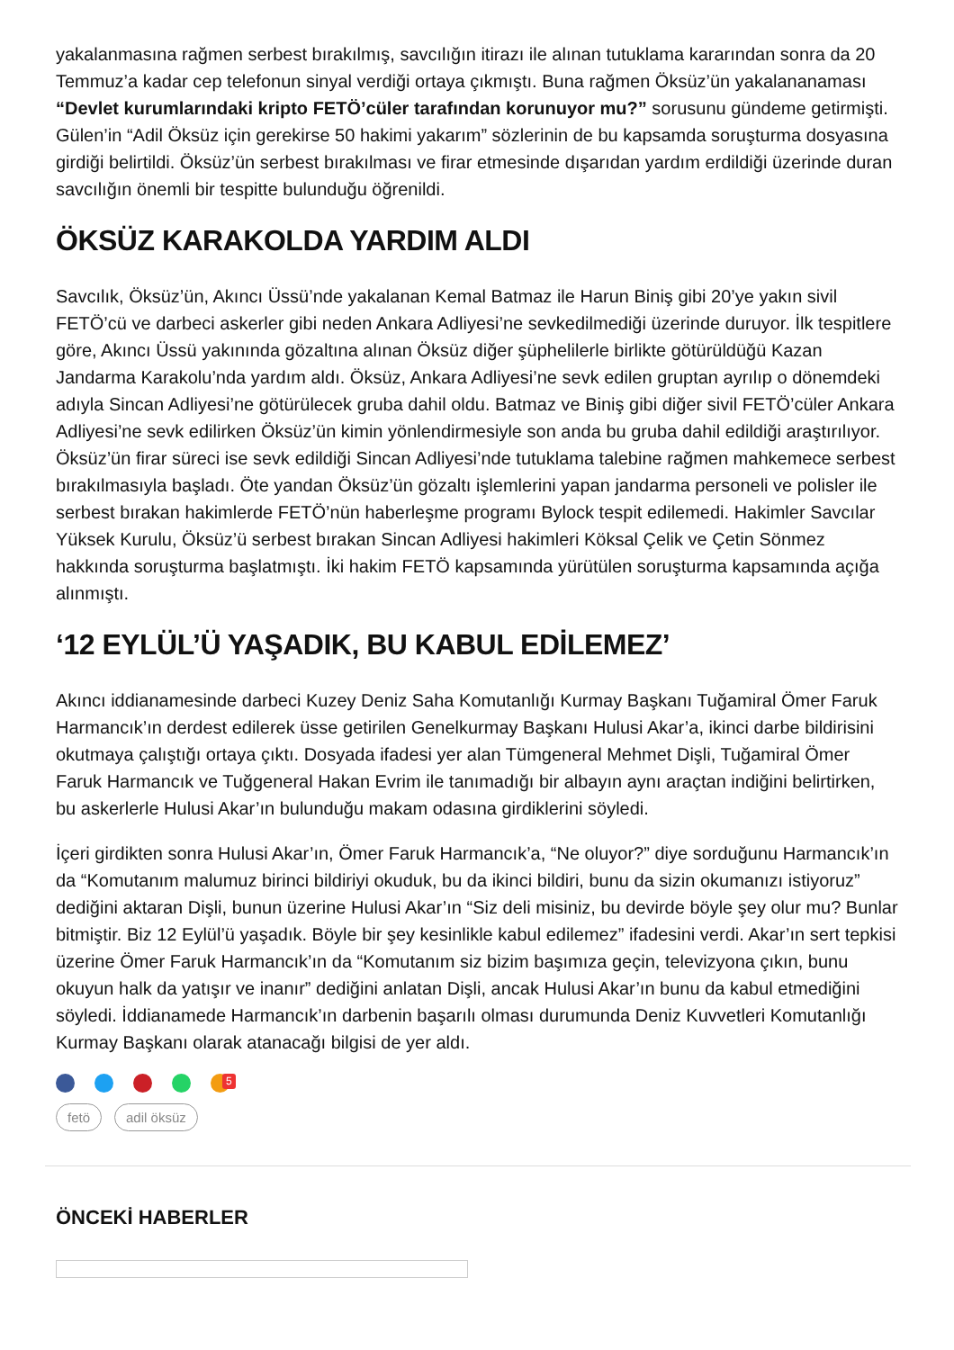yakalanmasına rağmen serbest bırakılmış, savcılığın itirazı ile alınan tutuklama kararından sonra da 20 Temmuz’a kadar cep telefonun sinyal verdiği ortaya çıkmıştı. Buna rağmen Öksüz’ün yakalananaması “Devlet kurumlarındaki kripto FETÖ’cüler tarafından korunuyor mu?” sorusunu gündeme getirmişti. Gülen’in “Adil Öksüz için gerekirse 50 hakimi yakarım” sözlerinin de bu kapsamda soruşturma dosyasına girdiği belirtildi. Öksüz’ün serbest bırakılması ve firar etmesinde dışarıdan yardım erdildiği üzerinde duran savcılığın önemli bir tespitte bulunduğu öğrenildi.
ÖKSÜZ KARAKOLDA YARDIM ALDI
Savcılık, Öksüz’ün, Akıncı Üssü’nde yakalanan Kemal Batmaz ile Harun Biniş gibi 20’ye yakın sivil FETÖ’cü ve darbeci askerler gibi neden Ankara Adliyesi’ne sevkedilmediği üzerinde duruyor. İlk tespitlere göre, Akıncı Üssü yakınında gözaltına alınan Öksüz diğer şüphelilerle birlikte götürüldüğü Kazan Jandarma Karakolu’nda yardım aldı. Öksüz, Ankara Adliyesi’ne sevk edilen gruptan ayrılıp o dönemdeki adıyla Sincan Adliyesi’ne götürülecek gruba dahil oldu. Batmaz ve Biniş gibi diğer sivil FETÖ’cüler Ankara Adliyesi’ne sevk edilirken Öksüz’ün kimin yönlendirmesiyle son anda bu gruba dahil edildiği araştırılıyor. Öksüz’ün firar süreci ise sevk edildiği Sincan Adliyesi’nde tutuklama talebine rağmen mahkemece serbest bırakılmasıyla başladı. Öte yandan Öksüz’ün gözaltı işlemlerini yapan jandarma personeli ve polisler ile serbest bırakan hakimlerde FETÖ’nün haberleşme programı Bylock tespit edilemedi. Hakimler Savcılar Yüksek Kurulu, Öksüz’ü serbest bırakan Sincan Adliyesi hakimleri Köksal Çelik ve Çetin Sönmez hakkında soruşturma başlatmıştı. İki hakim FETÖ kapsamında yürütülen soruşturma kapsamında açığa alınmıştı.
‘12 EYLÜL’Ü YAŞADIK, BU KABUL EDİLEMEZ’
Akıncı iddianamesinde darbeci Kuzey Deniz Saha Komutanlığı Kurmay Başkanı Tuğamiral Ömer Faruk Harmancık’ın derdest edilerek üsse getirilen Genelkurmay Başkanı Hulusi Akar’a, ikinci darbe bildirisini okutmaya çalıştığı ortaya çıktı. Dosyada ifadesi yer alan Tümgeneral Mehmet Dişli, Tuğamiral Ömer Faruk Harmancık ve Tuğgeneral Hakan Evrim ile tanımadığı bir albayın aynı araçtan indiğini belirtirken, bu askerlerle Hulusi Akar’ın bulunduğu makam odasına girdiklerini söyledi.
İçeri girdikten sonra Hulusi Akar’ın, Ömer Faruk Harmancık’a, “Ne oluyor?” diye sorduğunu Harmancık’ın da “Komutanım malumuz birinci bildiriyi okuduk, bu da ikinci bildiri, bunu da sizin okumanızı istiyoruz” dediğini aktaran Dişli, bunun üzerine Hulusi Akar’ın “Siz deli misiniz, bu devirde böyle şey olur mu? Bunlar bitmiştir. Biz 12 Eylül’ü yaşadık. Böyle bir şey kesinlikle kabul edilemez” ifadesini verdi. Akar’ın sert tepkisi üzerine Ömer Faruk Harmancık’ın da “Komutanım siz bizim başımıza geçin, televizyona çıkın, bunu okuyun halk da yatışır ve inanır” dediğini anlatan Dişli, ancak Hulusi Akar’ın bunu da kabul etmediğini söyledi. İddianamede Harmancık’ın darbenin başarılı olması durumunda Deniz Kuvvetleri Komutanlığı Kurmay Başkanı olarak atanacağı bilgisi de yer aldı.
5
fetö adil öksüz
ÖNCEKİ HABERLER